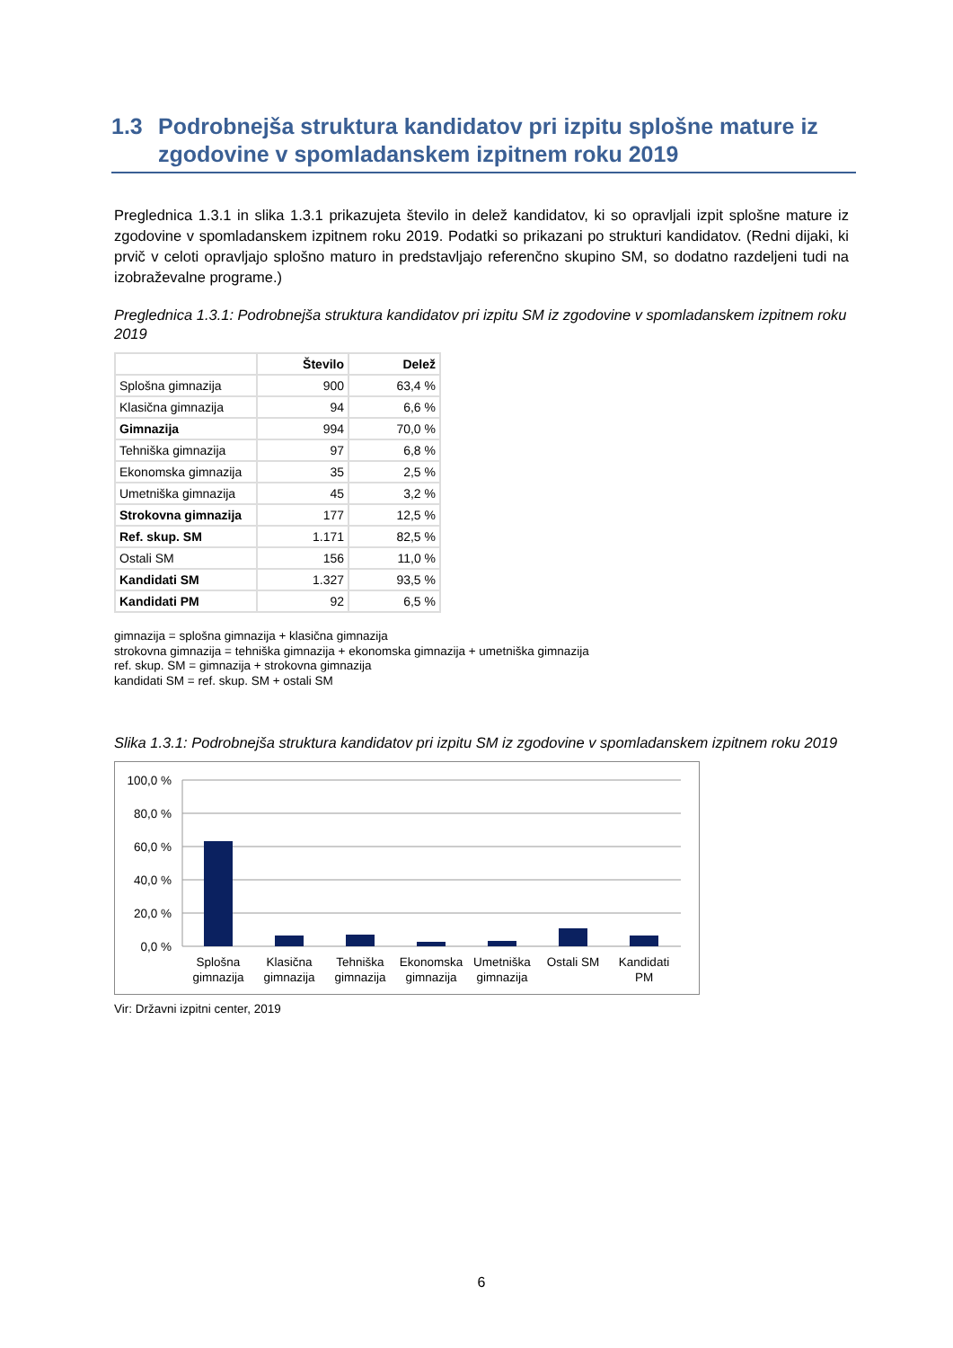1.3 Podrobnejša struktura kandidatov pri izpitu splošne mature iz zgodovine v spomladanskem izpitnem roku 2019
Preglednica 1.3.1 in slika 1.3.1 prikazujeta število in delež kandidatov, ki so opravljali izpit splošne mature iz zgodovine v spomladanskem izpitnem roku 2019. Podatki so prikazani po strukturi kandidatov. (Redni dijaki, ki prvič v celoti opravljajo splošno maturo in predstavljajo referenčno skupino SM, so dodatno razdeljeni tudi na izobraževalne programe.)
Preglednica 1.3.1: Podrobnejša struktura kandidatov pri izpitu SM iz zgodovine v spomladanskem izpitnem roku 2019
| | Število | Delež |
| --- | --- | --- |
| Splošna gimnazija | 900 | 63,4 % |
| Klasična gimnazija | 94 | 6,6 % |
| Gimnazija | 994 | 70,0 % |
| Tehniška gimnazija | 97 | 6,8 % |
| Ekonomska gimnazija | 35 | 2,5 % |
| Umetniška gimnazija | 45 | 3,2 % |
| Strokovna gimnazija | 177 | 12,5 % |
| Ref. skup. SM | 1.171 | 82,5 % |
| Ostali SM | 156 | 11,0 % |
| Kandidati SM | 1.327 | 93,5 % |
| Kandidati PM | 92 | 6,5 % |
gimnazija = splošna gimnazija + klasična gimnazija
strokovna gimnazija = tehniška gimnazija + ekonomska gimnazija + umetniška gimnazija
ref. skup. SM = gimnazija + strokovna gimnazija
kandidati SM = ref. skup. SM + ostali SM
Slika 1.3.1: Podrobnejša struktura kandidatov pri izpitu SM iz zgodovine v spomladanskem izpitnem roku 2019
100,0 %
80,0 %
60,0 %
40,0 %
20,0 %
0,0 %
Splošna
gimnazija
Klasična
gimnazija
Tehniška
gimnazija
Ekonomska
gimnazija
Umetniška
gimnazija
Ostali SM
Kandidati
PM
Vir: Državni izpitni center, 2019
6